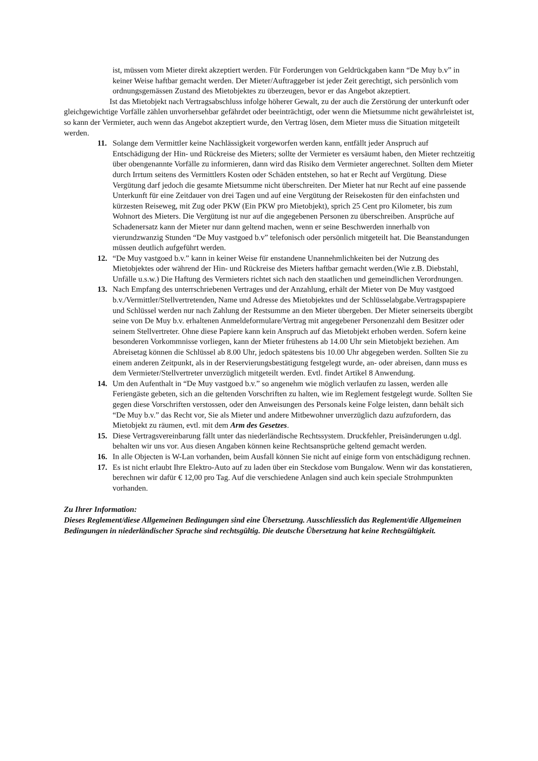ist, müssen vom Mieter direkt akzeptiert werden. Für Forderungen von Geldrückgaben kann “De Muy b.v” in keiner Weise haftbar gemacht werden. Der Mieter/Auftraggeber ist jeder Zeit gerechtigt, sich persönlich vom ordnungsgemässen Zustand des Mietobjektes zu überzeugen, bevor er das Angebot akzeptiert.
Ist das Mietobjekt nach Vertragsabschluss infolge höherer Gewalt, zu der auch die Zerstörung der unterkunft oder gleichgewichtige Vorfälle zählen unvorhersehbar gefährdet oder beeinträchtigt, oder wenn die Mietsumme nicht gewährleistet ist, so kann der Vermieter, auch wenn das Angebot akzeptiert wurde, den Vertrag lösen, dem Mieter muss die Situation mitgeteilt werden.
11. Solange dem Vermittler keine Nachlässigkeit vorgeworfen werden kann, entfällt jeder Anspruch auf Entschädigung der Hin- und Rückreise des Mieters; sollte der Vermieter es versäumt haben, den Mieter rechtzeitig über obengenannte Vorfälle zu informieren, dann wird das Risiko dem Vermieter angerechnet. Sollten dem Mieter durch Irrtum seitens des Vermittlers Kosten oder Schäden entstehen, so hat er Recht auf Vergütung. Diese Vergütung darf jedoch die gesamte Mietsumme nicht überschreiten. Der Mieter hat nur Recht auf eine passende Unterkunft für eine Zeitdauer von drei Tagen und auf eine Vergütung der Reisekosten für den einfachsten und kürzesten Reiseweg, mit Zug oder PKW (Ein PKW pro Mietobjekt), sprich 25 Cent pro Kilometer, bis zum Wohnort des Mieters. Die Vergütung ist nur auf die angegebenen Personen zu überschreiben. Ansprüche auf Schadenersatz kann der Mieter nur dann geltend machen, wenn er seine Beschwerden innerhalb von vierundzwanzig Stunden “De Muy vastgoed b.v” telefonisch oder persönlich mitgeteilt hat. Die Beanstandungen müssen deutlich aufgeführt werden.
12. “De Muy vastgoed b.v.” kann in keiner Weise für enstandene Unannehmlichkeiten bei der Nutzung des Mietobjektes oder während der Hin- und Rückreise des Mieters haftbar gemacht werden.(Wie z.B. Diebstahl, Unfälle u.s.w.) Die Haftung des Vermieters richtet sich nach den staatlichen und gemeindlichen Verordnungen.
13. Nach Empfang des unterrschriebenen Vertrages und der Anzahlung, erhält der Mieter von De Muy vastgoed b.v./Vermittler/Stellvertretenden, Name und Adresse des Mietobjektes und der Schlüsselabgabe.Vertragspapiere und Schlüssel werden nur nach Zahlung der Restsumme an den Mieter übergeben. Der Mieter seinerseits übergibt seine von De Muy b.v. erhaltenen Anmeldeformulare/Vertrag mit angegebener Personenzahl dem Besitzer oder seinem Stellvertreter. Ohne diese Papiere kann kein Anspruch auf das Mietobjekt erhoben werden. Sofern keine besonderen Vorkommnisse vorliegen, kann der Mieter frühestens ab 14.00 Uhr sein Mietobjekt beziehen. Am Abreisetag können die Schlüssel ab 8.00 Uhr, jedoch spätestens bis 10.00 Uhr abgegeben werden. Sollten Sie zu einem anderen Zeitpunkt, als in der Reservierungsbestätigung festgelegt wurde, an- oder abreisen, dann muss es dem Vermieter/Stellvertreter unverzüglich mitgeteilt werden. Evtl. findet Artikel 8 Anwendung.
14. Um den Aufenthalt in “De Muy vastgoed b.v.” so angenehm wie möglich verlaufen zu lassen, werden alle Feriengäste gebeten, sich an die geltenden Vorschriften zu halten, wie im Reglement festgelegt wurde. Sollten Sie gegen diese Vorschriften verstossen, oder den Anweisungen des Personals keine Folge leisten, dann behält sich “De Muy b.v.” das Recht vor, Sie als Mieter und andere Mitbewohner unverzüglich dazu aufzufordern, das Mietobjekt zu räumen, evtl. mit dem Arm des Gesetzes.
15. Diese Vertragsvereinbarung fällt unter das niederländische Rechtssystem. Druckfehler, Preisänderungen u.dgl. behalten wir uns vor. Aus diesen Angaben können keine Rechtsansprüche geltend gemacht werden.
16. In alle Objecten is W-Lan vorhanden, beim Ausfall können Sie nicht auf einige form von entschädigung rechnen.
17. Es ist nicht erlaubt Ihre Elektro-Auto auf zu laden über ein Steckdose vom Bungalow. Wenn wir das konstatieren, berechnen wir dafür € 12,00 pro Tag. Auf die verschiedene Anlagen sind auch kein speciale Strohmpunkten vorhanden.
Zu Ihrer Information:
Dieses Reglement/diese Allgemeinen Bedingungen sind eine Übersetzung. Ausschliesslich das Reglement/die Allgemeinen Bedingungen in niederländischer Sprache sind rechtsgültig. Die deutsche Übersetzung hat keine Rechtsgültigkeit.